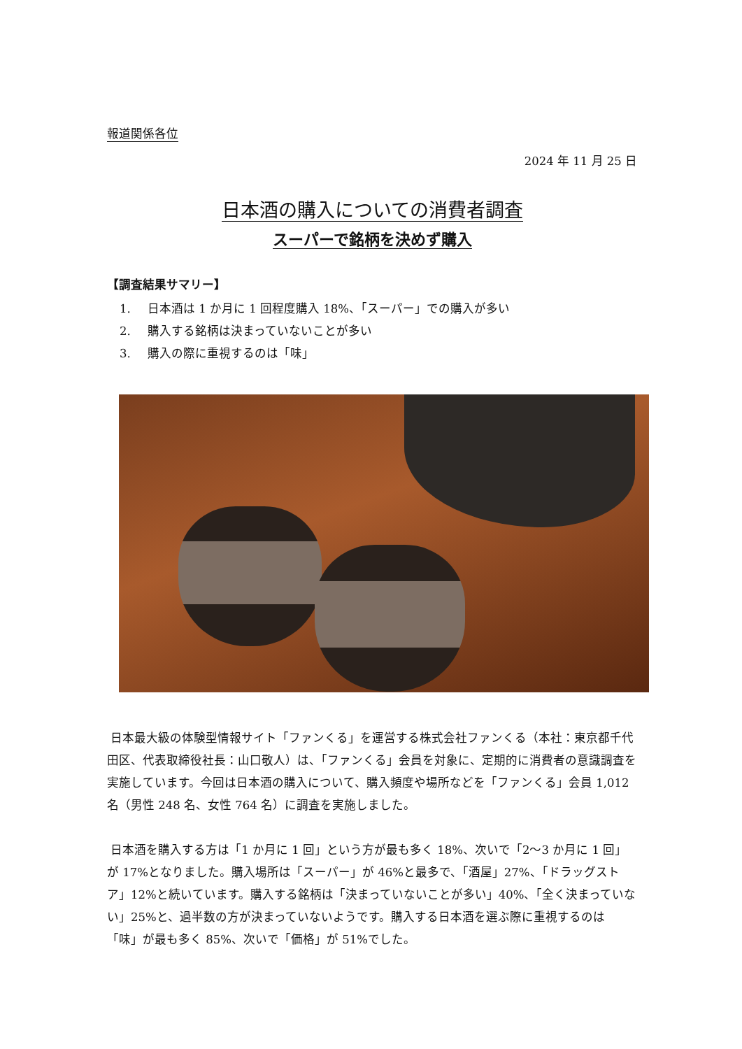報道関係各位
2024 年 11 月 25 日
日本酒の購入についての消費者調査
スーパーで銘柄を決めず購入
【調査結果サマリー】
1. 日本酒は 1 か月に 1 回程度購入 18%、「スーパー」での購入が多い
2. 購入する銘柄は決まっていないことが多い
3. 購入の際に重視するのは「味」
日本最大級の体験型情報サイト「ファンくる」を運営する株式会社ファンくる（本社：東京都千代田区、代表取締役社長：山口敬人）は、「ファンくる」会員を対象に、定期的に消費者の意識調査を実施しています。今回は日本酒の購入について、購入頻度や場所などを「ファンくる」会員 1,012 名（男性 248 名、女性 764 名）に調査を実施しました。
日本酒を購入する方は「1 か月に 1 回」という方が最も多く 18%、次いで「2〜3 か月に 1 回」が 17%となりました。購入場所は「スーパー」が 46%と最多で、「酒屋」27%、「ドラッグストア」12%と続いています。購入する銘柄は「決まっていないことが多い」40%、「全く決まっていない」25%と、過半数の方が決まっていないようです。購入する日本酒を選ぶ際に重視するのは「味」が最も多く 85%、次いで「価格」が 51%でした。